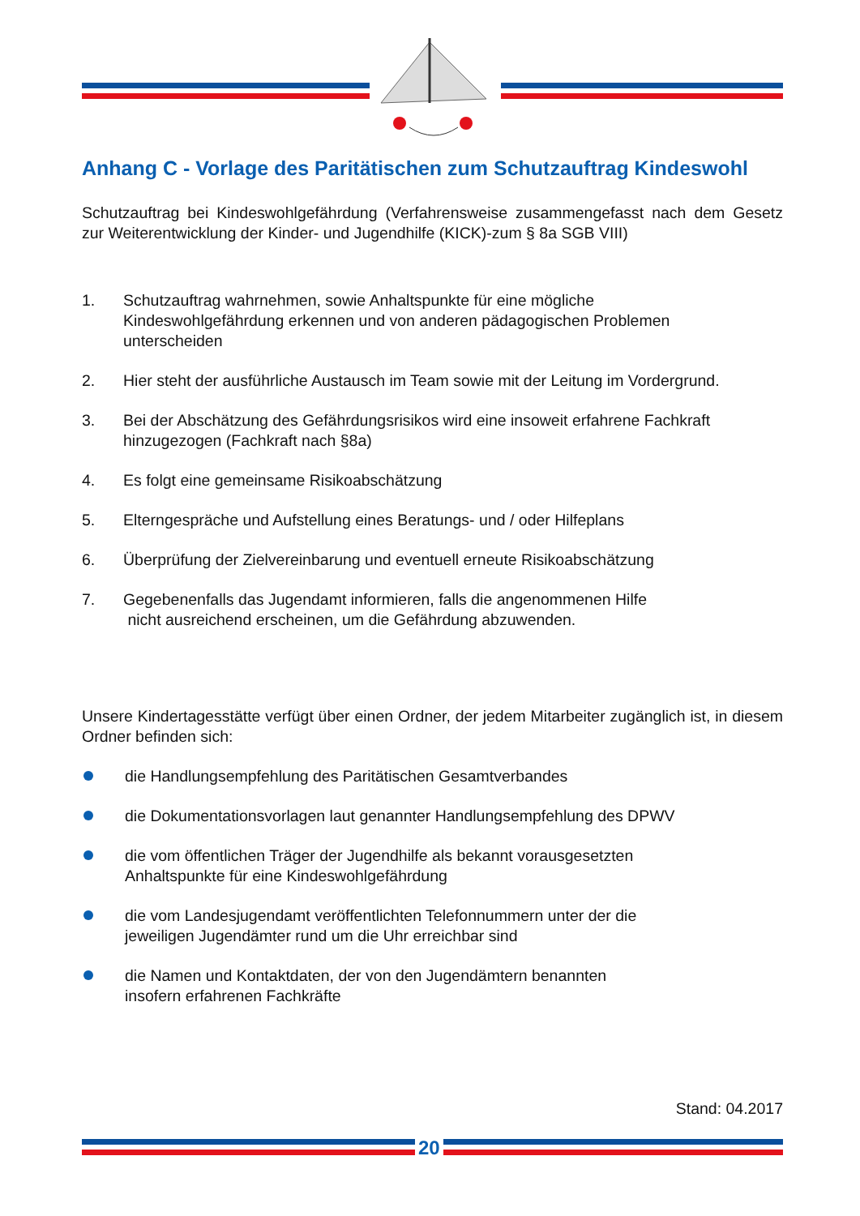Anhang C - Vorlage des Paritätischen zum Schutzauftrag Kindeswohl
Schutzauftrag bei Kindeswohlgefährdung (Verfahrensweise zusammengefasst nach dem Gesetz zur Weiterentwicklung der Kinder- und Jugendhilfe (KICK)-zum § 8a SGB VIII)
1. Schutzauftrag wahrnehmen, sowie Anhaltspunkte für eine mögliche
Kindeswohlgefährdung erkennen und von anderen pädagogischen Problemen
unterscheiden
2. Hier steht der ausführliche Austausch im Team sowie mit der Leitung im Vordergrund.
3. Bei der Abschätzung des Gefährdungsrisikos wird eine insoweit erfahrene Fachkraft
hinzugezogen (Fachkraft nach §8a)
4. Es folgt eine gemeinsame Risikoabschätzung
5. Elterngespräche und Aufstellung eines Beratungs- und / oder Hilfeplans
6. Überprüfung der Zielvereinbarung und eventuell erneute Risikoabschätzung
7. Gegebenenfalls das Jugendamt informieren, falls die angenommenen Hilfe
nicht ausreichend erscheinen, um die Gefährdung abzuwenden.
Unsere Kindertagesstätte verfügt über einen Ordner, der jedem Mitarbeiter zugänglich ist, in diesem Ordner befinden sich:
die Handlungsempfehlung des Paritätischen Gesamtverbandes
die Dokumentationsvorlagen laut genannter Handlungsempfehlung des DPWV
die vom öffentlichen Träger der Jugendhilfe als bekannt vorausgesetzten
Anhaltspunkte für eine Kindeswohlgefährdung
die vom Landesjugendamt veröffentlichten Telefonnummern unter der die
jeweiligen Jugendämter rund um die Uhr erreichbar sind
die Namen und Kontaktdaten, der von den Jugendämtern benannten
insofern erfahrenen Fachkräfte
Stand: 04.2017
20